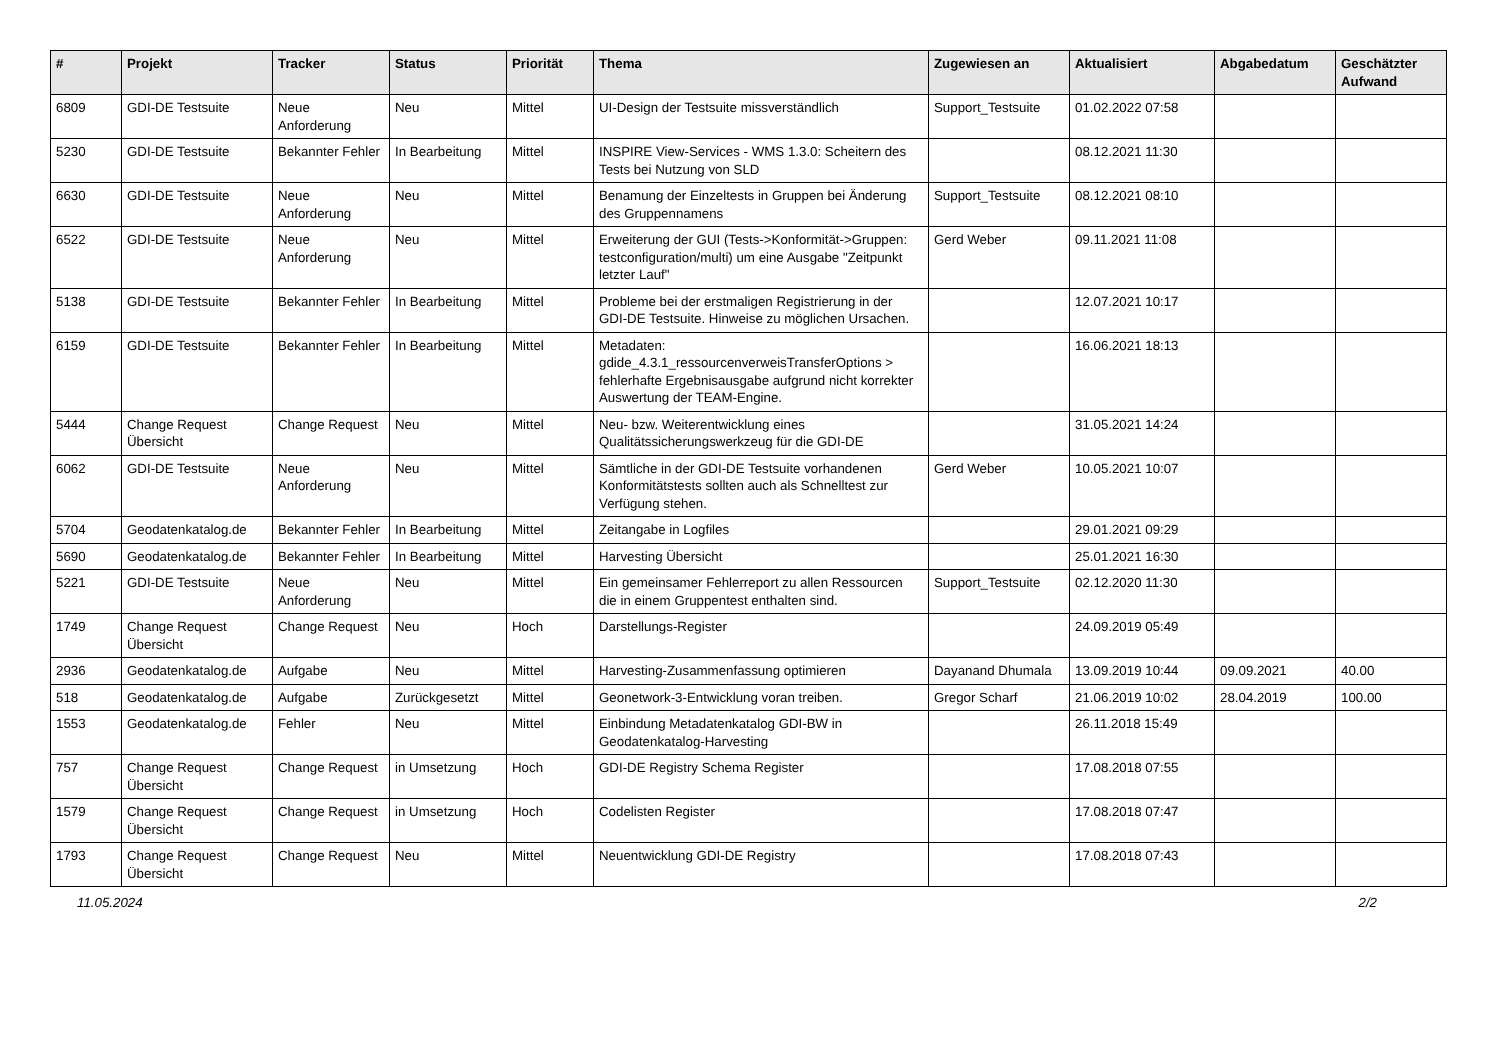| # | Projekt | Tracker | Status | Priorität | Thema | Zugewiesen an | Aktualisiert | Abgabedatum | Geschätzter Aufwand |
| --- | --- | --- | --- | --- | --- | --- | --- | --- | --- |
| 6809 | GDI-DE Testsuite | Neue Anforderung | Neu | Mittel | UI-Design der Testsuite missverständlich | Support_Testsuite | 01.02.2022 07:58 | | |
| 5230 | GDI-DE Testsuite | Bekannter Fehler | In Bearbeitung | Mittel | INSPIRE View-Services - WMS 1.3.0: Scheitern des Tests bei Nutzung von SLD | | 08.12.2021 11:30 | | |
| 6630 | GDI-DE Testsuite | Neue Anforderung | Neu | Mittel | Benamung der Einzeltests in Gruppen bei Änderung des Gruppennamens | Support_Testsuite | 08.12.2021 08:10 | | |
| 6522 | GDI-DE Testsuite | Neue Anforderung | Neu | Mittel | Erweiterung der GUI (Tests->Konformität->Gruppen: testconfiguration/multi) um eine Ausgabe "Zeitpunkt letzter Lauf" | Gerd Weber | 09.11.2021 11:08 | | |
| 5138 | GDI-DE Testsuite | Bekannter Fehler | In Bearbeitung | Mittel | Probleme bei der erstmaligen Registrierung in der GDI-DE Testsuite. Hinweise zu möglichen Ursachen. | | 12.07.2021 10:17 | | |
| 6159 | GDI-DE Testsuite | Bekannter Fehler | In Bearbeitung | Mittel | Metadaten: gdide_4.3.1_ressourcenverweisTransferOptions > fehlerhafte Ergebnisausgabe aufgrund nicht korrekter Auswertung der TEAM-Engine. | | 16.06.2021 18:13 | | |
| 5444 | Change Request Übersicht | Change Request | Neu | Mittel | Neu- bzw. Weiterentwicklung eines Qualitätssicherungswerkzeug für die GDI-DE | | 31.05.2021 14:24 | | |
| 6062 | GDI-DE Testsuite | Neue Anforderung | Neu | Mittel | Sämtliche in der GDI-DE Testsuite vorhandenen Konformitätstests sollten auch als Schnelltest zur Verfügung stehen. | Gerd Weber | 10.05.2021 10:07 | | |
| 5704 | Geodatenkatalog.de | Bekannter Fehler | In Bearbeitung | Mittel | Zeitangabe in Logfiles | | 29.01.2021 09:29 | | |
| 5690 | Geodatenkatalog.de | Bekannter Fehler | In Bearbeitung | Mittel | Harvesting Übersicht | | 25.01.2021 16:30 | | |
| 5221 | GDI-DE Testsuite | Neue Anforderung | Neu | Mittel | Ein gemeinsamer Fehlerreport zu allen Ressourcen die in einem Gruppentest enthalten sind. | Support_Testsuite | 02.12.2020 11:30 | | |
| 1749 | Change Request Übersicht | Change Request | Neu | Hoch | Darstellungs-Register | | 24.09.2019 05:49 | | |
| 2936 | Geodatenkatalog.de | Aufgabe | Neu | Mittel | Harvesting-Zusammenfassung optimieren | Dayanand Dhumala | 13.09.2019 10:44 | 09.09.2021 | 40.00 |
| 518 | Geodatenkatalog.de | Aufgabe | Zurückgesetzt | Mittel | Geonetwork-3-Entwicklung voran treiben. | Gregor Scharf | 21.06.2019 10:02 | 28.04.2019 | 100.00 |
| 1553 | Geodatenkatalog.de | Fehler | Neu | Mittel | Einbindung Metadatenkatalog GDI-BW in Geodatenkatalog-Harvesting | | 26.11.2018 15:49 | | |
| 757 | Change Request Übersicht | Change Request | in Umsetzung | Hoch | GDI-DE Registry Schema Register | | 17.08.2018 07:55 | | |
| 1579 | Change Request Übersicht | Change Request | in Umsetzung | Hoch | Codelisten Register | | 17.08.2018 07:47 | | |
| 1793 | Change Request Übersicht | Change Request | Neu | Mittel | Neuentwicklung GDI-DE Registry | | 17.08.2018 07:43 | | |
11.05.2024 2/2